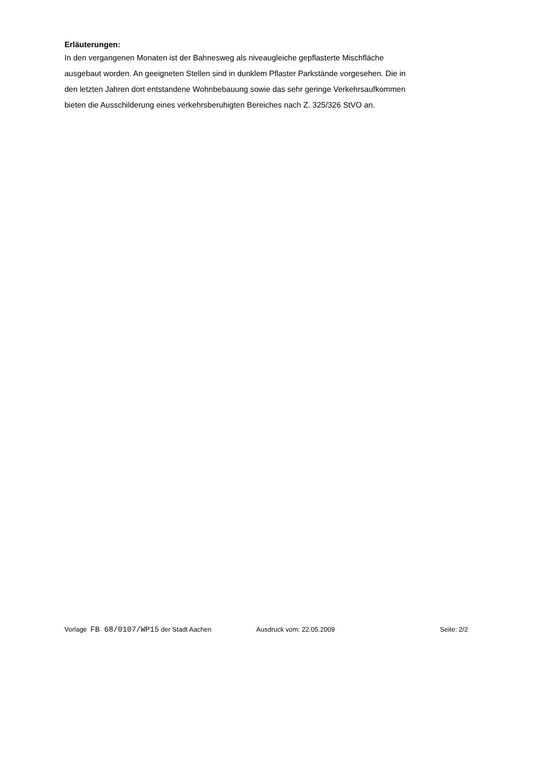Erläuterungen:
In den vergangenen Monaten ist der Bahnesweg als niveaugleiche gepflasterte Mischfläche
ausgebaut worden. An geeigneten Stellen sind in dunklem Pflaster Parkstände vorgesehen. Die in
den letzten Jahren dort entstandene Wohnbebauung sowie das sehr geringe Verkehrsaufkommen
bieten die Ausschilderung eines verkehrsberuhigten Bereiches nach Z. 325/326 StVO an.
Vorlage FB 68/0107/WP15 der Stadt Aachen Ausdruck vom: 22.05.2009 Seite: 2/2